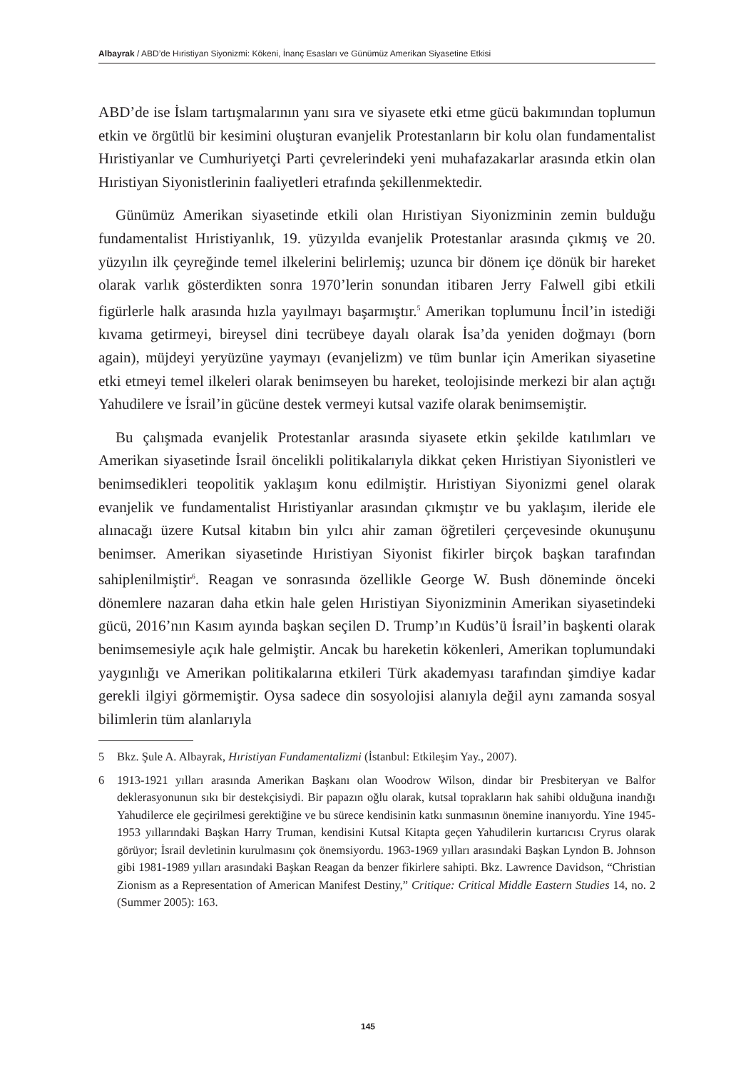Albayrak / ABD’de Hıristiyan Siyonizmi: Kökeni, İnanç Esasları ve Günümüz Amerikan Siyasetine Etkisi
ABD’de ise İslam tartışmalarının yanı sıra ve siyasete etki etme gücü bakımından toplumun etkin ve örgütlü bir kesimini oluşturan evanjelik Protestanların bir kolu olan fundamentalist Hıristiyanlar ve Cumhuriyetçi Parti çevrelerindeki yeni muhafazakarlar arasında etkin olan Hıristiyan Siyonistlerinin faaliyetleri etrafında şekillenmektedir.
Günümüz Amerikan siyasetinde etkili olan Hıristiyan Siyonizminin zemin bulduğu fundamentalist Hıristiyanlık, 19. yüzyılda evanjelik Protestanlar arasında çıkmış ve 20. yüzyılın ilk çeyreğinde temel ilkelerini belirlemiş; uzunca bir dönem içe dönük bir hareket olarak varlık gösterdikten sonra 1970’lerin sonundan itibaren Jerry Falwell gibi etkili figürlerle halk arasında hızla yayılmayı başarmıştır.<sup>5</sup> Amerikan toplumunu İncil’in istediği kıvama getirmeyi, bireysel dini tecrübeye dayalı olarak İsa’da yeniden doğmayı (born again), müjdeyi yeryüzüne yaymayı (evanjelizm) ve tüm bunlar için Amerikan siyasetine etki etmeyi temel ilkeleri olarak benimseyen bu hareket, teolojisinde merkezi bir alan açtığı Yahudilere ve İsrail’in gücüne destek vermeyi kutsal vazife olarak benimsemiştir.
Bu çalışmada evanjelik Protestanlar arasında siyasete etkin şekilde katılımları ve Amerikan siyasetinde İsrail öncelikli politikalarıyla dikkat çeken Hıristiyan Siyonistleri ve benimsedikleri teopolitik yaklaşım konu edilmiştir. Hıristiyan Siyonizmi genel olarak evanjelik ve fundamentalist Hıristiyanlar arasından çıkmıştır ve bu yaklaşım, ileride ele alınacağı üzere Kutsal kitabın bin yılcı ahir zaman öğretileri çerçevesinde okunuşunu benimser. Amerikan siyasetinde Hıristiyan Siyonist fikirler birçok başkan tarafından sahiplenilmiştir<sup>6</sup>. Reagan ve sonrasında özellikle George W. Bush döneminde önceki dönemlere nazaran daha etkin hale gelen Hıristiyan Siyonizminin Amerikan siyasetindeki gücü, 2016’nın Kasım ayında başkan seçilen D. Trump’ın Kudüs’ü İsrail’in başkenti olarak benimsemesiyle açık hale gelmiştir. Ancak bu hareketin kökenleri, Amerikan toplumundaki yaygınlığı ve Amerikan politikalarına etkileri Türk akademyası tarafından şimdiye kadar gerekli ilgiyi görmemiştir. Oysa sadece din sosyolojisi alanıyla değil aynı zamanda sosyal bilimlerin tüm alanlarıyla
5 Bkz. Şule A. Albayrak, Hıristiyan Fundamentalizmi (İstanbul: Etkileşim Yay., 2007).
6 1913-1921 yılları arasında Amerikan Başkanı olan Woodrow Wilson, dindar bir Presbiteryan ve Balfor deklerasyonunun sıkı bir destekçisiydi. Bir papazın oğlu olarak, kutsal toprakların hak sahibi olduğuna inandığı Yahudilerce ele geçirilmesi gerektiğine ve bu sürece kendisinin katkı sunmasının önemine inanıyordu. Yine 1945-1953 yıllarındaki Başkan Harry Truman, kendisini Kutsal Kitapta geçen Yahudilerin kurtarıcısı Cryrus olarak görüyor; İsrail devletinin kurulmasını çok önemsiyordu. 1963-1969 yılları arasındaki Başkan Lyndon B. Johnson gibi 1981-1989 yılları arasındaki Başkan Reagan da benzer fikirlere sahipti. Bkz. Lawrence Davidson, “Christian Zionism as a Representation of American Manifest Destiny,” Critique: Critical Middle Eastern Studies 14, no. 2 (Summer 2005): 163.
145